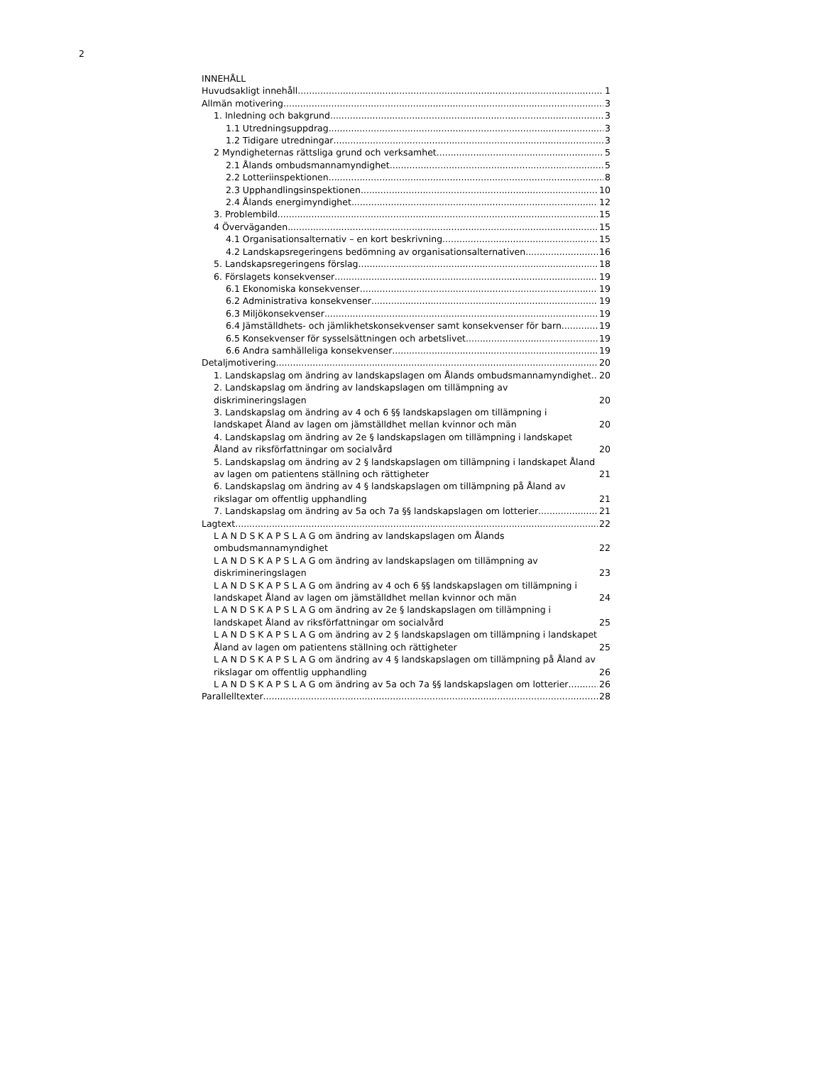2
INNEHÅLL
Huvudsakligt innehåll 1
Allmän motivering 3
1. Inledning och bakgrund 3
1.1 Utredningsuppdrag 3
1.2 Tidigare utredningar 3
2 Myndigheternas rättsliga grund och verksamhet 5
2.1 Ålands ombudsmannamyndighet 5
2.2 Lotteriinspektionen 8
2.3 Upphandlingsinspektionen 10
2.4 Ålands energimyndighet 12
3. Problembild 15
4 Överväganden 15
4.1 Organisationsalternativ – en kort beskrivning 15
4.2 Landskapsregeringens bedömning av organisationsalternativen 16
5. Landskapsregeringens förslag 18
6. Förslagets konsekvenser 19
6.1 Ekonomiska konsekvenser 19
6.2 Administrativa konsekvenser 19
6.3 Miljökonsekvenser 19
6.4 Jämställdhets- och jämlikhetskonsekvenser samt konsekvenser för barn 19
6.5 Konsekvenser för sysselsättningen och arbetslivet 19
6.6 Andra samhälleliga konsekvenser 19
Detaljmotivering 20
1. Landskapslag om ändring av landskapslagen om Ålands ombudsmannamyndighet 20
2. Landskapslag om ändring av landskapslagen om tillämpning av diskrimineringslagen 20
3. Landskapslag om ändring av 4 och 6 §§ landskapslagen om tillämpning i landskapet Åland av lagen om jämställdhet mellan kvinnor och män 20
4. Landskapslag om ändring av 2e § landskapslagen om tillämpning i landskapet Åland av riksförfattningar om socialvård 20
5. Landskapslag om ändring av 2 § landskapslagen om tillämpning i landskapet Åland av lagen om patientens ställning och rättigheter 21
6. Landskapslag om ändring av 4 § landskapslagen om tillämpning på Åland av rikslagar om offentlig upphandling 21
7. Landskapslag om ändring av 5a och 7a §§ landskapslagen om lotterier 21
Lagtext 22
L A N D S K A P S L A G om ändring av landskapslagen om Ålands ombudsmannamyndighet 22
L A N D S K A P S L A G om ändring av landskapslagen om tillämpning av diskrimineringslagen 23
L A N D S K A P S L A G om ändring av 4 och 6 §§ landskapslagen om tillämpning i landskapet Åland av lagen om jämställdhet mellan kvinnor och män 24
L A N D S K A P S L A G om ändring av 2e § landskapslagen om tillämpning i landskapet Åland av riksförfattningar om socialvård 25
L A N D S K A P S L A G om ändring av 2 § landskapslagen om tillämpning i landskapet Åland av lagen om patientens ställning och rättigheter 25
L A N D S K A P S L A G om ändring av 4 § landskapslagen om tillämpning på Åland av rikslagar om offentlig upphandling 26
L A N D S K A P S L A G om ändring av 5a och 7a §§ landskapslagen om lotterier 26
Parallelltexter 28